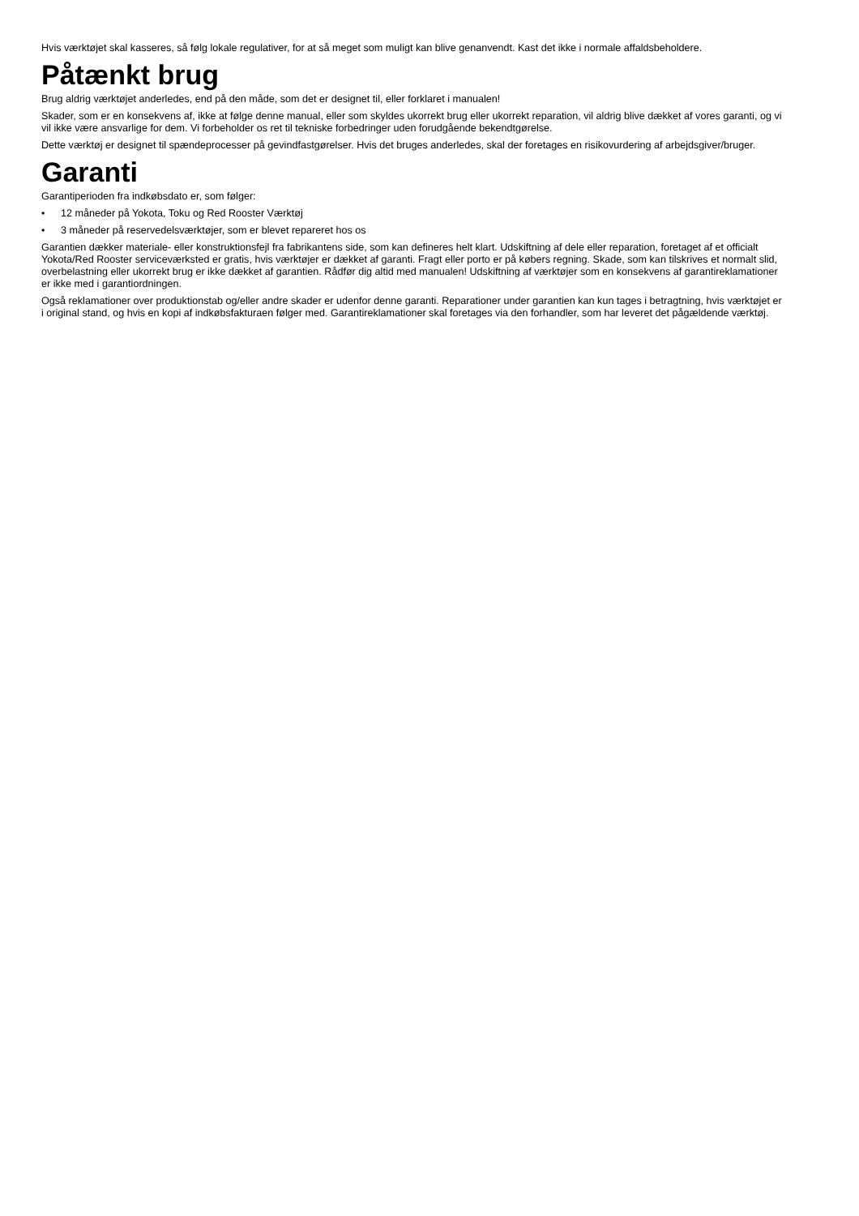Hvis værktøjet skal kasseres, så følg lokale regulativer, for at så meget som muligt kan blive genanvendt. Kast det ikke i normale affaldsbeholdere.
Påtænkt brug
Brug aldrig værktøjet anderledes, end på den måde, som det er designet til, eller forklaret i manualen!
Skader, som er en konsekvens af, ikke at følge denne manual, eller som skyldes ukorrekt brug eller ukorrekt reparation, vil aldrig blive dækket af vores garanti, og vi vil ikke være ansvarlige for dem. Vi forbeholder os ret til tekniske forbedringer uden forudgående bekendtgørelse.
Dette værktøj er designet til spændeprocesser på gevindfastgørelser. Hvis det bruges anderledes, skal der foretages en risikovurdering af arbejdsgiver/bruger.
Garanti
Garantiperioden fra indkøbsdato er, som følger:
• 12 måneder på Yokota, Toku og Red Rooster Værktøj
• 3 måneder på reservedelsværktøjer, som er blevet repareret hos os
Garantien dækker materiale- eller konstruktionsfejl fra fabrikantens side, som kan defineres helt klart. Udskiftning af dele eller reparation, foretaget af et officialt Yokota/Red Rooster serviceværksted er gratis, hvis værktøjer er dækket af garanti. Fragt eller porto er på købers regning. Skade, som kan tilskrives et normalt slid, overbelastning eller ukorrekt brug er ikke dækket af garantien. Rådfør dig altid med manualen! Udskiftning af værktøjer som en konsekvens af garantireklamationer er ikke med i garantiordningen.
Også reklamationer over produktionstab og/eller andre skader er udenfor denne garanti. Reparationer under garantien kan kun tages i betragtning, hvis værktøjet er i original stand, og hvis en kopi af indkøbsfakturaen følger med. Garantireklamationer skal foretages via den forhandler, som har leveret det pågældende værktøj.